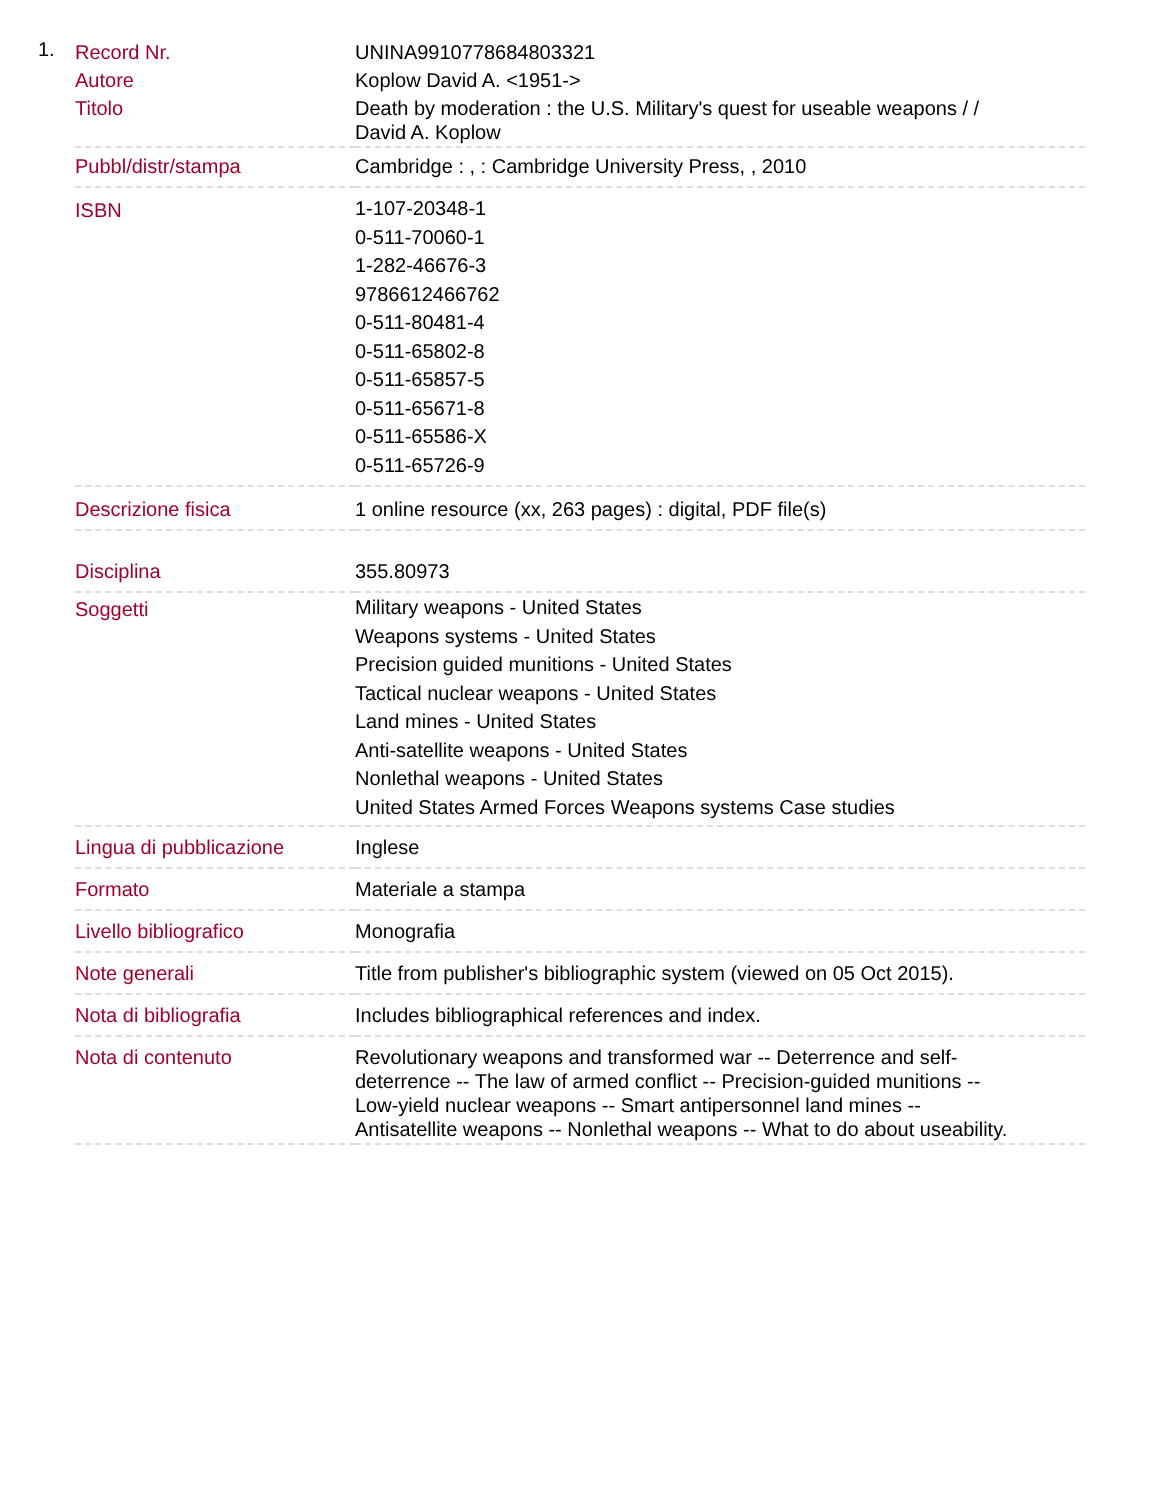1.
| Record Nr. | UNINA9910778684803321 |
| Autore | Koplow David A. <1951-> |
| Titolo | Death by moderation : the U.S. Military's quest for useable weapons / / David A. Koplow |
| Pubbl/distr/stampa | Cambridge : , : Cambridge University Press, , 2010 |
| ISBN | 1-107-20348-1 0-511-70060-1 1-282-46676-3 9786612466762 0-511-80481-4 0-511-65802-8 0-511-65857-5 0-511-65671-8 0-511-65586-X 0-511-65726-9 |
| Descrizione fisica | 1 online resource (xx, 263 pages) : digital, PDF file(s) |
| Disciplina | 355.80973 |
| Soggetti | Military weapons - United States Weapons systems - United States Precision guided munitions - United States Tactical nuclear weapons - United States Land mines - United States Anti-satellite weapons - United States Nonlethal weapons - United States United States Armed Forces Weapons systems Case studies |
| Lingua di pubblicazione | Inglese |
| Formato | Materiale a stampa |
| Livello bibliografico | Monografia |
| Note generali | Title from publisher's bibliographic system (viewed on 05 Oct 2015). |
| Nota di bibliografia | Includes bibliographical references and index. |
| Nota di contenuto | Revolutionary weapons and transformed war -- Deterrence and self-deterrence -- The law of armed conflict -- Precision-guided munitions -- Low-yield nuclear weapons -- Smart antipersonnel land mines -- Antisatellite weapons -- Nonlethal weapons -- What to do about useability. |